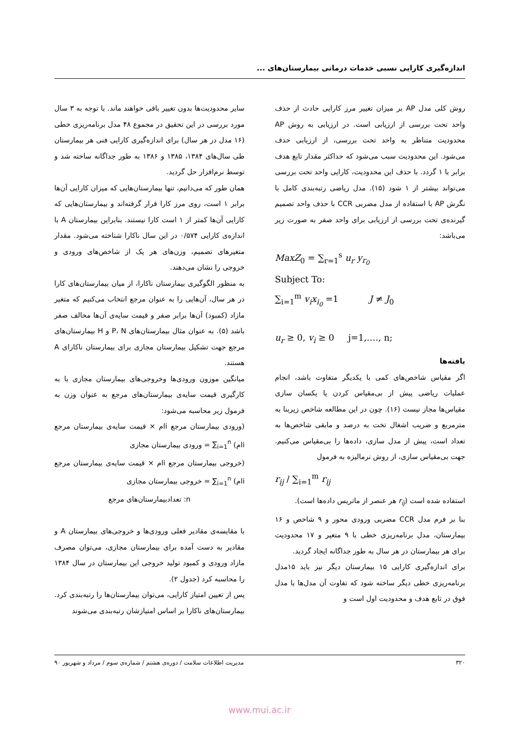اندازه‌گیری کارایی نسبی خدمات درمانی بیمارستان‌های ...
روش کلی مدل AP بر میزان تغییر مرز کارایی حادث از حذف واحد تحت بررسی از ارزیابی است. در ارزیابی به روش AP محدودیت متناظر به واحد تحت بررسی، از ارزیابی حذف می‌شود. این محدودیت سبب می‌شود که حداکثر مقدار تابع هدف برابر با ۱ گردد. با حذف این محدودیت، کارایی واحد تحت بررسی می‌تواند بیشتر از ۱ شود (۱۵). مدل ریاضی رتبه‌بندی کامل با نگرش AP با استفاده از مدل مضربی CCR با حذف واحد تصمیم گیرنده‌ی تحت بررسی از ارزیابی برای واحد صفر به صورت زیر می‌باشد:
MaxZ<sub>0</sub> = ∑<sub>r=1</sub><sup>s</sup> u<sub>r</sub> y<sub>r<sub>0</sub></sub>
Subject To:
∑<sub>i=1</sub><sup>m</sup> v<sub>i</sub>x<sub>i<sub>0</sub></sub> =1 J ≠ J<sub>0</sub>
u<sub>r</sub> ≥ 0, v<sub>i</sub> ≥ 0 j=1,…., n;
یافته‌ها
اگر مقیاس شاخص‌های کمی با یکدیگر متفاوت باشد، انجام عملیات ریاضی پیش از بی‌مقیاس کردن یا یکسان سازی مقیاس‌ها مجاز نیست (۱۶). چون در این مطالعه شاخص زیربنا به مترمربع و ضریب اشغال تخت به درصد و مابقی شاخص‌ها به تعداد است، پیش از مدل سازی، داده‌ها را بی‌مقیاس می‌کنیم. جهت بی‌مقیاس سازی، از روش نرمالیزه به فرمول
r<sub>ij</sub> / ∑<sub>i=1</sub><sup>m</sup> r<sub>ij</sub>
استفاده شده است (r<sub>ij</sub> هر عنصر از ماتریس داده‌ها است).
بنا بر فرم مدل CCR مضربی ورودی محور و ۹ شاخص و ۱۶ بیمارستان، مدل برنامه‌ریزی خطی با ۹ متغیر و ۱۷ محدودیت برای هر بیمارستان در هر سال به طور جداگانه ایجاد گردید.
برای اندازه‌گیری کارایی ۱۵ بیمارستان دیگر نیز باید ۱۵مدل برنامه‌ریزی خطی دیگر ساخته شود که تفاوت آن مدل‌ها با مدل فوق در تابع هدف و محدودیت اول است و
سایر محدودیت‌ها بدون تغییر باقی خواهند ماند. با توجه به ۳ سال مورد بررسی در این تحقیق در مجموع ۴۸ مدل برنامه‌ریزی خطی (۱۶ مدل در هر سال) برای اندازه‌گیری کارایی فنی هر بیمارستان طی سال‌های ۱۳۸۴، ۱۳۸۵ و ۱۳۸۶ به طور جداگانه ساخته شد و توسط نرم‌افزار حل گردید.
همان طور که می‌دانیم، تنها بیمارستان‌هایی که میزان کارایی آن‌ها برابر ۱ است، روی مرز کارا قرار گرفته‌اند و بیمارستان‌هایی که کارایی آن‌ها کمتر از ۱ است کارا نیستند. بنابراین بیمارستان A با اندازه‌ی کارایی ۰/۵۷۴ در این سال ناکارا شناخته می‌شود. مقدار متغیرهای تصمیم، وزن‌های هر یک از شاخص‌های ورودی و خروجی را نشان می‌دهند.
به منظور الگوگیری بیمارستان ناکارا، از میان بیمارستان‌های کارا در هر سال، آن‌هایی را به عنوان مرجع انتخاب می‌کنیم که متغیر مازاد (کمبود) آن‌ها برابر صفر و قیمت سایه‌ی آن‌ها مخالف صفر باشد (۵). به عنوان مثال بیمارستان‌های P، N و H بیمارستان‌های مرجع جهت تشکیل بیمارستان مجازی برای بیمارستان ناکارای A هستند.
میانگین موزون ورودی‌ها وخروجی‌های بیمارستان مجازی با به کارگیری قیمت سایه‌ی بیمارستان‌های مرجع به عنوان وزن به فرمول زیر محاسبه می‌شود:
(ورودی بیمارستان مرجع iام × قیمت سایه‌ی بیمارستان مرجع iام) ∑<sub>i=1</sub><sup>n</sup> = ورودی بیمارستان مجازی
(خروجی بیمارستان مرجع iام × قیمت سایه‌ی بیمارستان مرجع iام) ∑<sub>i=1</sub><sup>n</sup> = خروجی بیمارستان مجازی
n: تعدادبیمارستان‌های مرجع
با مقایسه‌ی مقادیر فعلی ورودی‌ها و خروجی‌های بیمارستان A و مقادیر به دست آمده برای بیمارستان مجازی، می‌توان مصرف مازاد ورودی و کمبود تولید خروجی این بیمارستان در سال ۱۳۸۴ را محاسبه کرد (جدول ۲).
پس از تعیین امتیاز کارایی، می‌توان بیمارستان‌ها را رتبه‌بندی کرد. بیمارستان‌های ناکارا بر اساس امتیازشان رتبه‌بندی می‌شوند
۳۲۰ مدیریت اطلاعات سلامت / دوره‌ی هشتم / شماره‌ی سوم / مرداد و شهریور ۹۰
www.mui.ac.ir